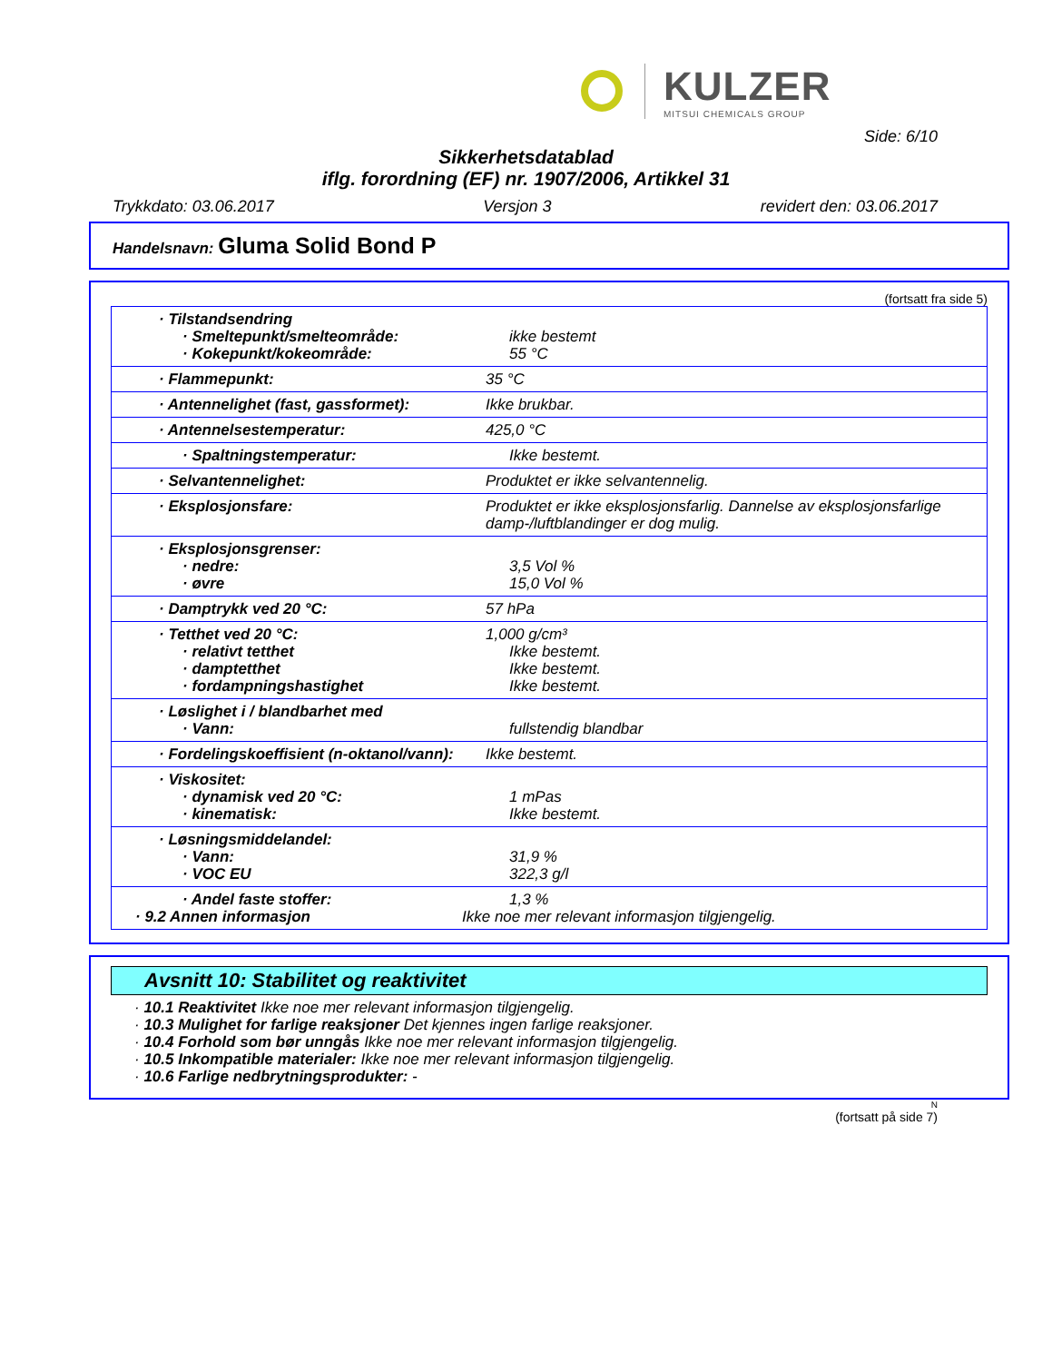KULZER
MITSUI CHEMICALS GROUP
Side: 6/10
Sikkerhetsdatablad
iflg. forordning (EF) nr. 1907/2006, Artikkel 31
Trykkdato: 03.06.2017 Versjon 3 revidert den: 03.06.2017
Handelsnavn: Gluma Solid Bond P
(fortsatt fra side 5)
| · Tilstandsendring · Smeltepunkt/smelteområde: · Kokepunkt/kokeområde: | ikke bestemt 55 °C |
| · Flammepunkt: | 35 °C |
| · Antennelighet (fast, gassformet): | Ikke brukbar. |
| · Antennelsestemperatur: | 425,0 °C |
| · Spaltningstemperatur: | Ikke bestemt. |
| · Selvantennelighet: | Produktet er ikke selvantennelig. |
| · Eksplosjonsfare: | Produktet er ikke eksplosjonsfarlig. Dannelse av eksplosjonsfarlige damp-/luftblandinger er dog mulig. |
| · Eksplosjonsgrenser: · nedre: · øvre | 3,5 Vol % 15,0 Vol % |
| · Damptrykk ved 20 °C: | 57 hPa |
| · Tetthet ved 20 °C: · relativt tetthet · damptetthet · fordampningshastighet | 1,000 g/cm³ Ikke bestemt. Ikke bestemt. Ikke bestemt. |
| · Løslighet i / blandbarhet med · Vann: | fullstendig blandbar |
| · Fordelingskoeffisient (n-oktanol/vann): | Ikke bestemt. |
| · Viskositet: · dynamisk ved 20 °C: · kinematisk: | 1 mPas Ikke bestemt. |
| · Løsningsmiddelandel: · Vann: · VOC EU | 31,9 % 322,3 g/l |
| · Andel faste stoffer: · 9.2 Annen informasjon | 1,3 % Ikke noe mer relevant informasjon tilgjengelig. |
Avsnitt 10: Stabilitet og reaktivitet
· 10.1 Reaktivitet Ikke noe mer relevant informasjon tilgjengelig.
· 10.3 Mulighet for farlige reaksjoner Det kjennes ingen farlige reaksjoner.
· 10.4 Forhold som bør unngås Ikke noe mer relevant informasjon tilgjengelig.
· 10.5 Inkompatible materialer: Ikke noe mer relevant informasjon tilgjengelig.
· 10.6 Farlige nedbrytningsprodukter: -
N
(fortsatt på side 7)